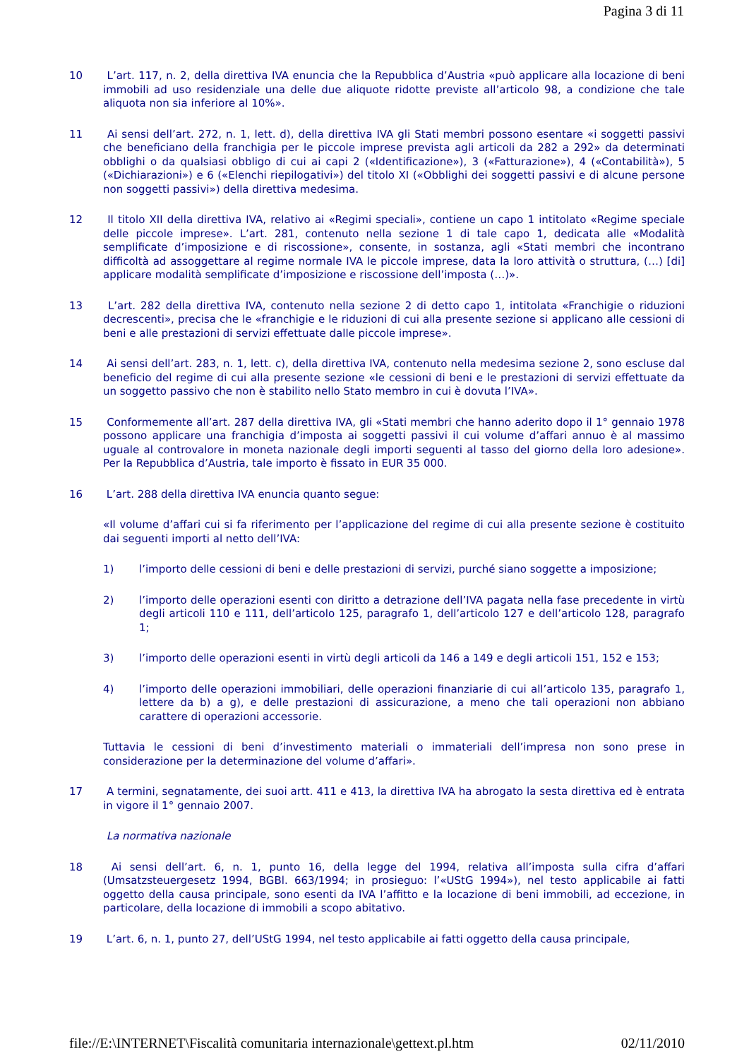Pagina 3 di 11
10 L’art. 117, n. 2, della direttiva IVA enuncia che la Repubblica d’Austria «può applicare alla locazione di beni immobili ad uso residenziale una delle due aliquote ridotte previste all’articolo 98, a condizione che tale aliquota non sia inferiore al 10%».
11 Ai sensi dell’art. 272, n. 1, lett. d), della direttiva IVA gli Stati membri possono esentare «i soggetti passivi che beneficiano della franchigia per le piccole imprese prevista agli articoli da 282 a 292» da determinati obblighi o da qualsiasi obbligo di cui ai capi 2 («Identificazione»), 3 («Fatturazione»), 4 («Contabilità»), 5 («Dichiarazioni») e 6 («Elenchi riepilogativi») del titolo XI («Obblighi dei soggetti passivi e di alcune persone non soggetti passivi») della direttiva medesima.
12 Il titolo XII della direttiva IVA, relativo ai «Regimi speciali», contiene un capo 1 intitolato «Regime speciale delle piccole imprese». L’art. 281, contenuto nella sezione 1 di tale capo 1, dedicata alle «Modalità semplificate d’imposizione e di riscossione», consente, in sostanza, agli «Stati membri che incontrano difficoltà ad assoggettare al regime normale IVA le piccole imprese, data la loro attività o struttura, (…) [di] applicare modalità semplificate d’imposizione e riscossione dell’imposta (…)».
13 L’art. 282 della direttiva IVA, contenuto nella sezione 2 di detto capo 1, intitolata «Franchigie o riduzioni decrescenti», precisa che le «franchigie e le riduzioni di cui alla presente sezione si applicano alle cessioni di beni e alle prestazioni di servizi effettuate dalle piccole imprese».
14 Ai sensi dell’art. 283, n. 1, lett. c), della direttiva IVA, contenuto nella medesima sezione 2, sono escluse dal beneficio del regime di cui alla presente sezione «le cessioni di beni e le prestazioni di servizi effettuate da un soggetto passivo che non è stabilito nello Stato membro in cui è dovuta l’IVA».
15 Conformemente all’art. 287 della direttiva IVA, gli «Stati membri che hanno aderito dopo il 1° gennaio 1978 possono applicare una franchigia d’imposta ai soggetti passivi il cui volume d’affari annuo è al massimo uguale al controvalore in moneta nazionale degli importi seguenti al tasso del giorno della loro adesione». Per la Repubblica d’Austria, tale importo è fissato in EUR 35 000.
16 L’art. 288 della direttiva IVA enuncia quanto segue:
«Il volume d’affari cui si fa riferimento per l’applicazione del regime di cui alla presente sezione è costituito dai seguenti importi al netto dell’IVA:
1) l’importo delle cessioni di beni e delle prestazioni di servizi, purché siano soggette a imposizione;
2) l’importo delle operazioni esenti con diritto a detrazione dell’IVA pagata nella fase precedente in virtù degli articoli 110 e 111, dell’articolo 125, paragrafo 1, dell’articolo 127 e dell’articolo 128, paragrafo 1;
3) l’importo delle operazioni esenti in virtù degli articoli da 146 a 149 e degli articoli 151, 152 e 153;
4) l’importo delle operazioni immobiliari, delle operazioni finanziarie di cui all’articolo 135, paragrafo 1, lettere da b) a g), e delle prestazioni di assicurazione, a meno che tali operazioni non abbiano carattere di operazioni accessorie.
Tuttavia le cessioni di beni d’investimento materiali o immateriali dell’impresa non sono prese in considerazione per la determinazione del volume d’affari».
17 A termini, segnatamente, dei suoi artt. 411 e 413, la direttiva IVA ha abrogato la sesta direttiva ed è entrata in vigore il 1° gennaio 2007.
La normativa nazionale
18 Ai sensi dell’art. 6, n. 1, punto 16, della legge del 1994, relativa all’imposta sulla cifra d’affari (Umsatzsteuergesetz 1994, BGBl. 663/1994; in prosieguo: l’«UStG 1994»), nel testo applicabile ai fatti oggetto della causa principale, sono esenti da IVA l’affitto e la locazione di beni immobili, ad eccezione, in particolare, della locazione di immobili a scopo abitativo.
19 L’art. 6, n. 1, punto 27, dell’UStG 1994, nel testo applicabile ai fatti oggetto della causa principale,
file://E:\INTERNET\Fiscalità comunitaria internazionale\gettext.pl.htm 02/11/2010